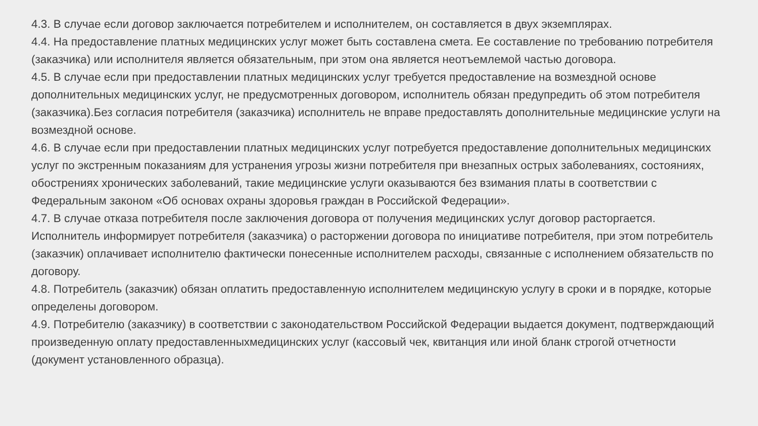4.3. В случае если договор заключается потребителем и исполнителем, он составляется в двух экземплярах.
4.4. На предоставление платных медицинских услуг может быть составлена смета. Ее составление по требованию потребителя (заказчика) или исполнителя является обязательным, при этом она является неотъемлемой частью договора.
4.5. В случае если при предоставлении платных медицинских услуг требуется предоставление на возмездной основе дополнительных медицинских услуг, не предусмотренных договором, исполнитель обязан предупредить об этом потребителя (заказчика).Без согласия потребителя (заказчика) исполнитель не вправе предоставлять дополнительные медицинские услуги на возмездной основе.
4.6. В случае если при предоставлении платных медицинских услуг потребуется предоставление дополнительных медицинских услуг по экстренным показаниям для устранения угрозы жизни потребителя при внезапных острых заболеваниях, состояниях, обострениях хронических заболеваний, такие медицинские услуги оказываются без взимания платы в соответствии с Федеральным законом «Об основах охраны здоровья граждан в Российской Федерации».
4.7. В случае отказа потребителя после заключения договора от получения медицинских услуг договор расторгается. Исполнитель информирует потребителя (заказчика) о расторжении договора по инициативе потребителя, при этом потребитель (заказчик) оплачивает исполнителю фактически понесенные исполнителем расходы, связанные с исполнением обязательств по договору.
4.8. Потребитель (заказчик) обязан оплатить предоставленную исполнителем медицинскую услугу в сроки и в порядке, которые определены договором.
4.9. Потребителю (заказчику) в соответствии с законодательством Российской Федерации выдается документ, подтверждающий произведенную оплату предоставленныхмедицинских услуг (кассовый чек, квитанция или иной бланк строгой отчетности (документ установленного образца).